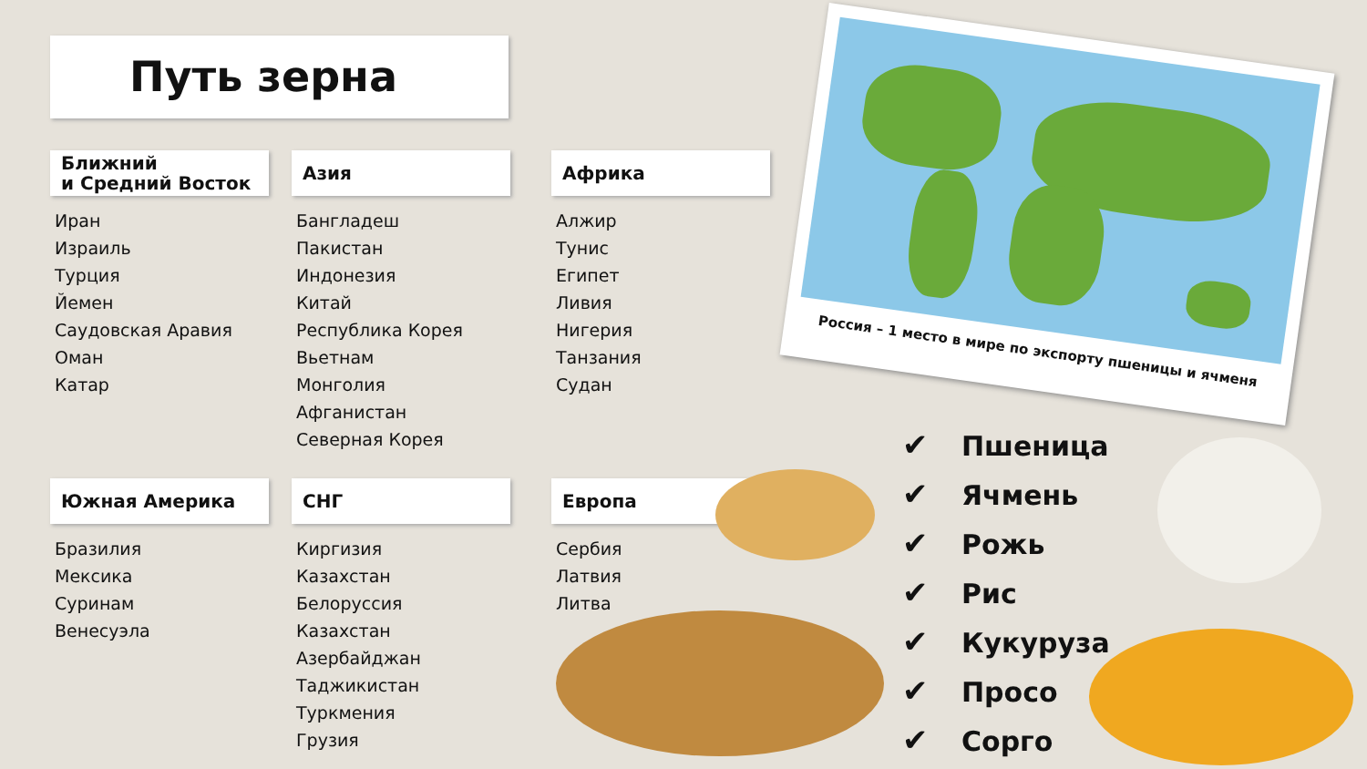Путь зерна
Ближний
и Средний Восток
Иран
Израиль
Турция
Йемен
Саудовская Аравия
Оман
Катар
Азия
Бангладеш
Пакистан
Индонезия
Китай
Республика Корея
Вьетнам
Монголия
Афганистан
Северная Корея
Африка
Алжир
Тунис
Египет
Ливия
Нигерия
Танзания
Судан
Южная Америка
Бразилия
Мексика
Суринам
Венесуэла
СНГ
Киргизия
Казахстан
Белоруссия
Казахстан
Азербайджан
Таджикистан
Туркмения
Грузия
Европа
Сербия
Латвия
Литва
Россия – 1 место в мире по экспорту пшеницы и ячменя
✔ Пшеница
✔ Ячмень
✔ Рожь
✔ Рис
✔ Кукуруза
✔ Просо
✔ Сорго